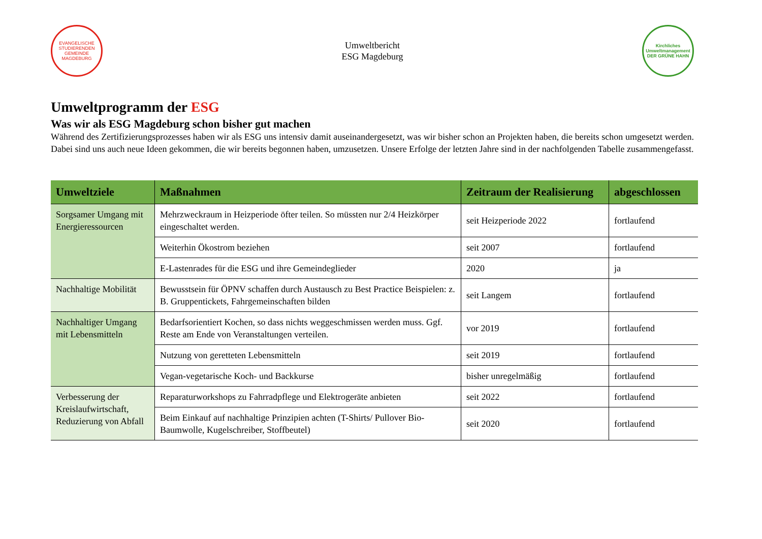EVANGELISCHE
STUDIERENDEN
GEMEINDE
MAGDEBURG
Umweltbericht
ESG Magdeburg
Kirchliches
Umweltmanagement
DER GRÜNE HAHN
Umweltprogramm der ESG
Was wir als ESG Magdeburg schon bisher gut machen
Während des Zertifizierungsprozesses haben wir als ESG uns intensiv damit auseinandergesetzt, was wir bisher schon an Projekten haben, die bereits schon umgesetzt werden. Dabei sind uns auch neue Ideen gekommen, die wir bereits begonnen haben, umzusetzen. Unsere Erfolge der letzten Jahre sind in der nachfolgenden Tabelle zusammengefasst.
| Umweltziele | Maßnahmen | Zeitraum der Realisierung | abgeschlossen |
| --- | --- | --- | --- |
| Sorgsamer Umgang mit Energieressourcen | Mehrzweckraum in Heizperiode öfter teilen. So müssten nur 2/4 Heizkörper eingeschaltet werden. | seit Heizperiode 2022 | fortlaufend |
| | Weiterhin Ökostrom beziehen | seit 2007 | fortlaufend |
| | E-Lastenrades für die ESG und ihre Gemeindeglieder | 2020 | ja |
| Nachhaltige Mobilität | Bewusstsein für ÖPNV schaffen durch Austausch zu Best Practice Beispielen: z. B. Gruppentickets, Fahrgemeinschaften bilden | seit Langem | fortlaufend |
| Nachhaltiger Umgang mit Lebensmitteln | Bedarfsorientiert Kochen, so dass nichts weggeschmissen werden muss. Ggf. Reste am Ende von Veranstaltungen verteilen. | vor 2019 | fortlaufend |
| | Nutzung von geretteten Lebensmitteln | seit 2019 | fortlaufend |
| | Vegan-vegetarische Koch- und Backkurse | bisher unregelmäßig | fortlaufend |
| Verbesserung der Kreislaufwirtschaft, Reduzierung von Abfall | Reparaturworkshops zu Fahrradpflege und Elektrogeräte anbieten | seit 2022 | fortlaufend |
| | Beim Einkauf auf nachhaltige Prinzipien achten (T-Shirts/ Pullover Bio-Baumwolle, Kugelschreiber, Stoffbeutel) | seit 2020 | fortlaufend |